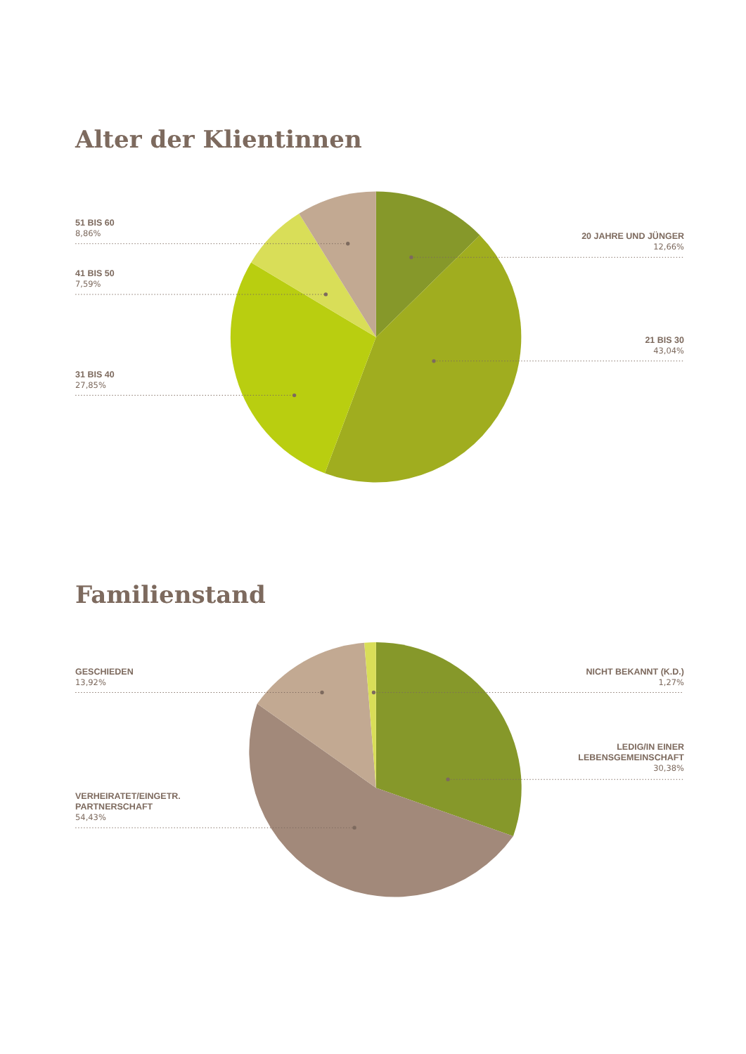Alter der Klientinnen
51 BIS 60
8,86%
41 BIS 50
7,59%
31 BIS 40
27,85%
20 JAHRE UND JÜNGER
12,66%
21 BIS 30
43,04%
Familienstand
GESCHIEDEN
13,92%
VERHEIRATET/EINGETR.
PARTNERSCHAFT
54,43%
NICHT BEKANNT (K.D.)
1,27%
LEDIG/IN EINER
LEBENSGEMEINSCHAFT
30,38%